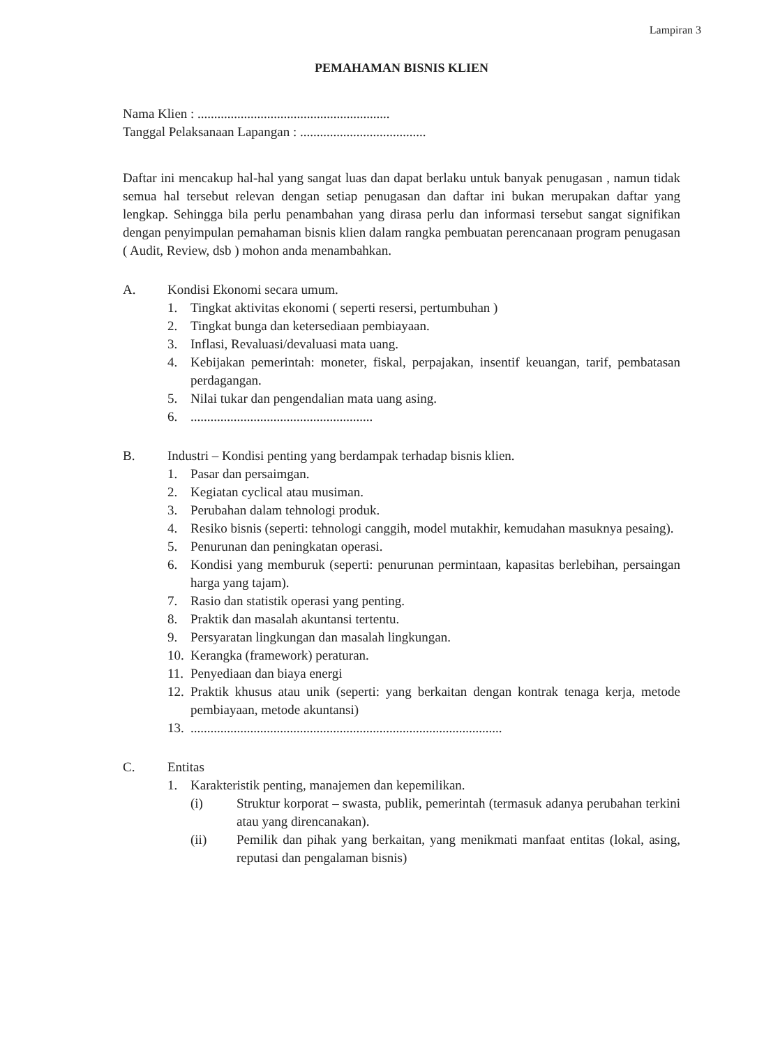Lampiran 3
PEMAHAMAN BISNIS KLIEN
Nama Klien : ..........................................................
Tanggal Pelaksanaan Lapangan : ......................................
Daftar ini mencakup hal-hal yang sangat luas dan dapat berlaku untuk banyak penugasan , namun tidak semua hal tersebut relevan dengan setiap penugasan dan daftar ini bukan merupakan daftar yang lengkap. Sehingga bila perlu penambahan yang dirasa perlu dan informasi tersebut sangat signifikan dengan penyimpulan pemahaman bisnis klien dalam rangka pembuatan perencanaan program penugasan ( Audit, Review, dsb ) mohon anda menambahkan.
A. Kondisi Ekonomi secara umum.
1. Tingkat aktivitas ekonomi ( seperti resersi, pertumbuhan )
2. Tingkat bunga dan ketersediaan pembiayaan.
3. Inflasi, Revaluasi/devaluasi mata uang.
4. Kebijakan pemerintah: moneter, fiskal, perpajakan, insentif keuangan, tarif, pembatasan perdagangan.
5. Nilai tukar dan pengendalian mata uang asing.
6........................................................
B. Industri – Kondisi penting yang berdampak terhadap bisnis klien.
1. Pasar dan persaimgan.
2. Kegiatan cyclical atau musiman.
3. Perubahan dalam tehnologi produk.
4. Resiko bisnis (seperti: tehnologi canggih, model mutakhir, kemudahan masuknya pesaing).
5. Penurunan dan peningkatan operasi.
6. Kondisi yang memburuk (seperti: penurunan permintaan, kapasitas berlebihan, persaingan harga yang tajam).
7. Rasio dan statistik operasi yang penting.
8. Praktik dan masalah akuntansi tertentu.
9. Persyaratan lingkungan dan masalah lingkungan.
10. Kerangka (framework) peraturan.
11. Penyediaan dan biaya energi
12. Praktik khusus atau unik (seperti: yang berkaitan dengan kontrak tenaga kerja, metode pembiayaan, metode akuntansi)
13...............................................................................................
C. Entitas
1. Karakteristik penting, manajemen dan kepemilikan.
(i) Struktur korporat – swasta, publik, pemerintah (termasuk adanya perubahan terkini atau yang direncanakan).
(ii) Pemilik dan pihak yang berkaitan, yang menikmati manfaat entitas (lokal, asing, reputasi dan pengalaman bisnis)